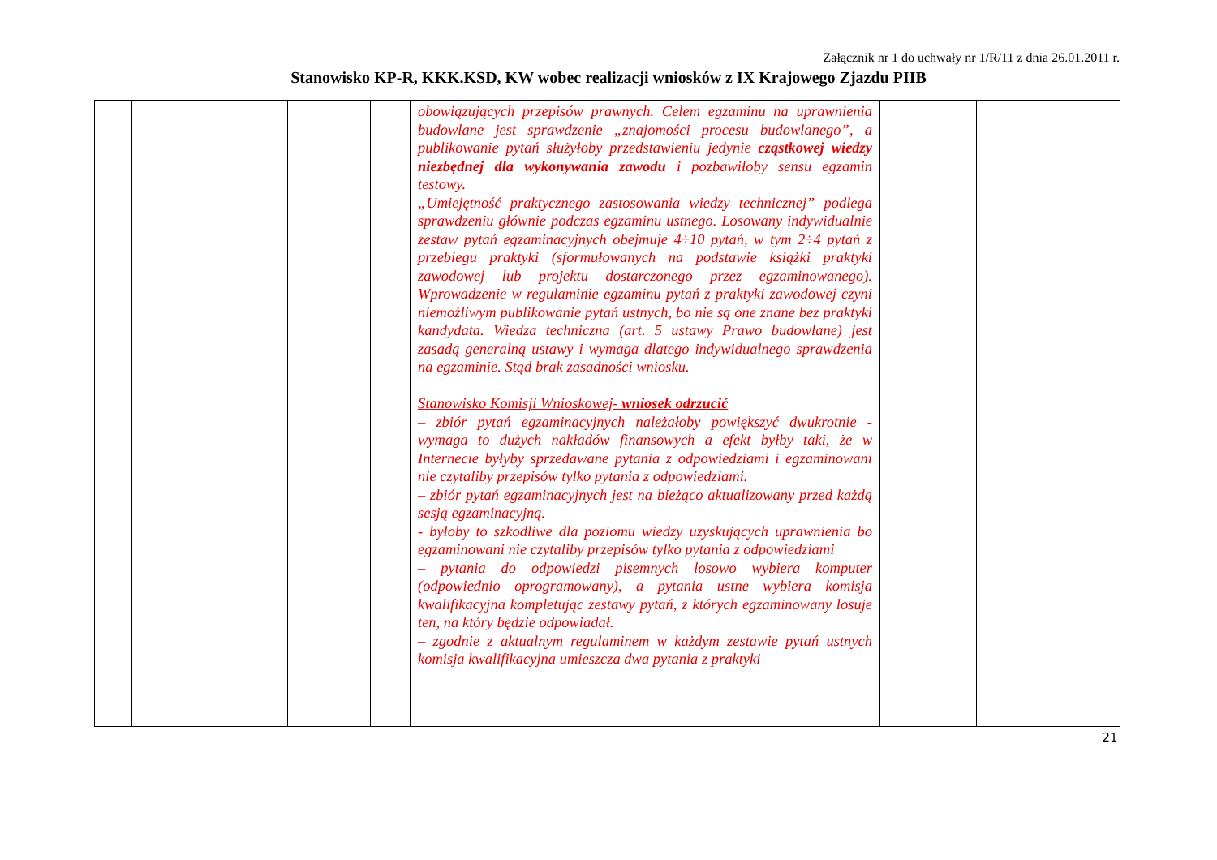Załącznik nr 1 do uchwały nr 1/R/11 z dnia 26.01.2011 r.
Stanowisko KP-R, KKK.KSD, KW wobec realizacji wniosków z IX Krajowego Zjazdu PIIB
| | | | | obowiązujących przepisów prawnych. Celem egzaminu na uprawnienia budowlane jest sprawdzenie „znajomości procesu budowlanego”, a publikowanie pytań służyłoby przedstawieniu jedynie cząstkowej wiedzy niezbędnej dla wykonywania zawodu i pozbawiłoby sensu egzamin testowy. „Umiejętność praktycznego zastosowania wiedzy technicznej” podlega sprawdzeniu głównie podczas egzaminu ustnego. Losowany indywidualnie zestaw pytań egzaminacyjnych obejmuje 4÷10 pytań, w tym 2÷4 pytań z przebiegu praktyki (sformułowanych na podstawie książki praktyki zawodowej lub projektu dostarczonego przez egzaminowanego). Wprowadzenie w regulaminie egzaminu pytań z praktyki zawodowej czyni niemożliwym publikowanie pytań ustnych, bo nie są one znane bez praktyki kandydata. Wiedza techniczna (art. 5 ustawy Prawo budowlane) jest zasadą generalną ustawy i wymaga dlatego indywidualnego sprawdzenia na egzaminie. Stąd brak zasadności wniosku. Stanowisko Komisji Wnioskowej- wniosek odrzucić – zbiór pytań egzaminacyjnych należałoby powiększyć dwukrotnie - wymaga to dużych nakładów finansowych a efekt byłby taki, że w Internecie byłyby sprzedawane pytania z odpowiedziami i egzaminowani nie czytaliby przepisów tylko pytania z odpowiedziami. – zbiór pytań egzaminacyjnych jest na bieżąco aktualizowany przed każdą sesją egzaminacyjną. - byłoby to szkodliwe dla poziomu wiedzy uzyskujących uprawnienia bo egzaminowani nie czytaliby przepisów tylko pytania z odpowiedziami – pytania do odpowiedzi pisemnych losowo wybiera komputer (odpowiednio oprogramowany), a pytania ustne wybiera komisja kwalifikacyjna kompletując zestawy pytań, z których egzaminowany losuje ten, na który będzie odpowiadał. – zgodnie z aktualnym regulaminem w każdym zestawie pytań ustnych komisja kwalifikacyjna umieszcza dwa pytania z praktyki | | |
21